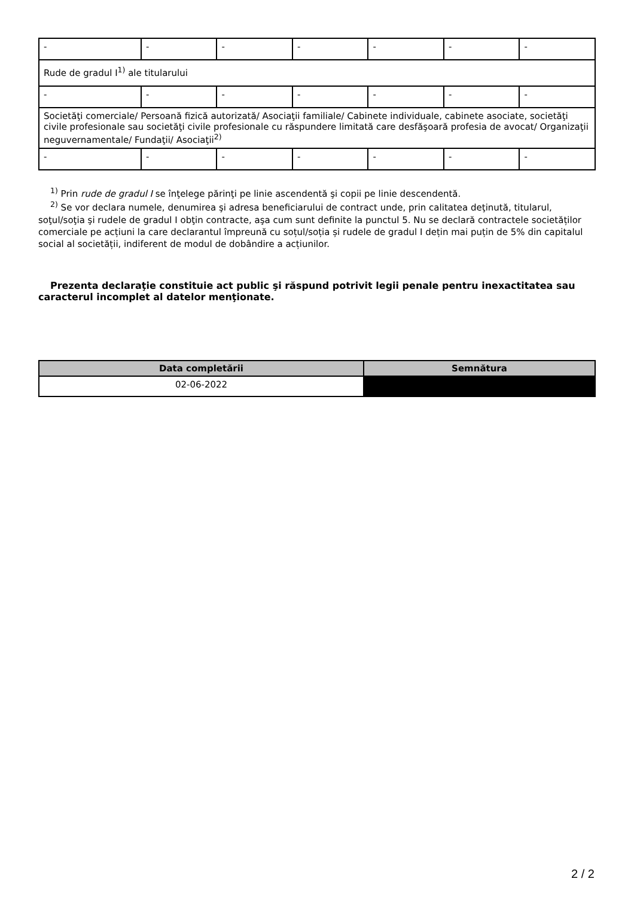| - | - | - | - | - | - | - |
| Rude de gradul I<sup>1)</sup> ale titularului | | | | | | |
| - | - | - | - | - | - | - |
| Societăţi comerciale/ Persoană fizică autorizată/ Asociaţii familiale/ Cabinete individuale, cabinete asociate, societăţi civile profesionale sau societăţi civile profesionale cu răspundere limitată care desfăşoară profesia de avocat/ Organizaţii neguvernamentale/ Fundaţii/ Asociaţii<sup>2)</sup> | | | | | | |
| - | - | - | - | - | - | - |
<sup>1)</sup> Prin rude de gradul I se înţelege părinţi pe linie ascendentă şi copii pe linie descendentă.
<sup>2)</sup> Se vor declara numele, denumirea şi adresa beneficiarului de contract unde, prin calitatea deţinută, titularul, soţul/soţia şi rudele de gradul I obţin contracte, aşa cum sunt definite la punctul 5. Nu se declară contractele societăților comerciale pe acțiuni la care declarantul împreună cu soțul/soția și rudele de gradul I dețin mai puțin de 5% din capitalul social al societății, indiferent de modul de dobândire a acțiunilor.
Prezenta declaraţie constituie act public şi răspund potrivit legii penale pentru inexactitatea sau caracterul incomplet al datelor menţionate.
| Data completării | Semnătura |
| --- | --- |
| 02-06-2022 | |
2 / 2